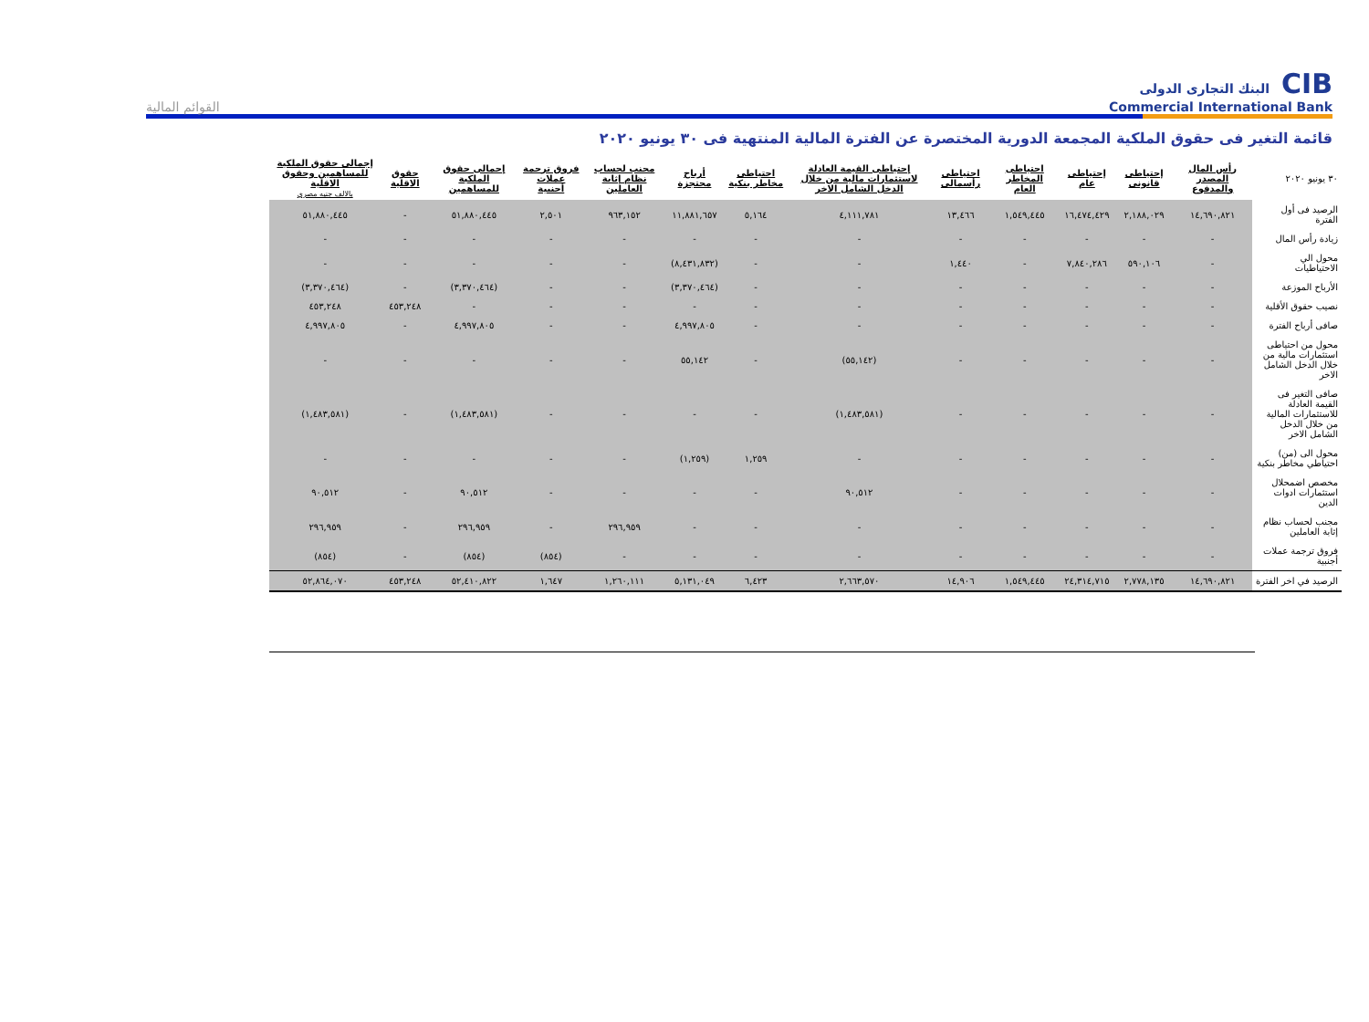CIB البنك التجارى الدولى
Commercial International Bank
القوائم المالية
قائمة التغير فى حقوق الملكية المجمعة الدورية المختصرة عن الفترة المالية المنتهية فى ٣٠ يونيو ٢٠٢٠
| ٣٠ يونيو ٢٠٢٠ | رأس المال المصدر والمدفوع | إحتياطى قانونى | إحتياطى عام | احتياطى المخاطر العام | احتياطى رأسمالى | إحتياطى القيمة العادلة لاستثمارات مالية من خلال الدخل الشامل الاخر | احتياطى مخاطر بنكية | أرباح محتجزة | مجنب لحساب نظام إثابة العاملين | فروق ترجمة عملات أجنبية | إجمالى حقوق الملكية للمساهمين | حقوق الاقلية | إجمالى حقوق الملكية للمساهمين وحقوق الاقلية بالالف جنيه مصري |
| --- | --- | --- | --- | --- | --- | --- | --- | --- | --- | --- | --- | --- | --- |
| الرصيد فى أول الفترة | ١٤,٦٩٠,٨٢١ | ٢,١٨٨,٠٢٩ | ١٦,٤٧٤,٤٢٩ | ١,٥٤٩,٤٤٥ | ١٣,٤٦٦ | ٤,١١١,٧٨١ | ٥,١٦٤ | ١١,٨٨١,٦٥٧ | ٩٦٣,١٥٢ | ٢,٥٠١ | ٥١,٨٨٠,٤٤٥ | - | ٥١,٨٨٠,٤٤٥ |
| زيادة رأس المال | - | - | - | - | - | - | - | - | - | - | - | - | - |
| محول الي الاحتياطيات | - | ٥٩٠,١٠٦ | ٧,٨٤٠,٢٨٦ | - | ١,٤٤٠ | - | - | (٨,٤٣١,٨٣٢) | - | - | - | - | - |
| الأرباح الموزعة | - | - | - | - | - | - | - | (٣,٣٧٠,٤٦٤) | - | - | (٣,٣٧٠,٤٦٤) | - | (٣,٣٧٠,٤٦٤) |
| نصيب حقوق الأقلية | - | - | - | - | - | - | - | - | - | - | - | ٤٥٣,٢٤٨ | ٤٥٣,٢٤٨ |
| صافى أرباح الفترة | - | - | - | - | - | - | - | ٤,٩٩٧,٨٠٥ | - | - | ٤,٩٩٧,٨٠٥ | - | ٤,٩٩٧,٨٠٥ |
| محول من احتياطى استثمارات مالية من خلال الدخل الشامل الاخر | - | - | - | - | - | (٥٥,١٤٢) | - | ٥٥,١٤٢ | - | - | - | - | - |
| صافى التغير فى القيمة العادلة للاستثمارات المالية من خلال الدخل الشامل الاخر | - | - | - | - | - | (١,٤٨٣,٥٨١) | - | - | - | - | (١,٤٨٣,٥٨١) | - | (١,٤٨٣,٥٨١) |
| محول الى (من) احتياطي مخاطر بنكية | - | - | - | - | - | - | ١,٢٥٩ | (١,٢٥٩) | - | - | - | - | - |
| مخصص اضمحلال استثمارات ادوات الدين | - | - | - | - | - | ٩٠,٥١٢ | - | - | - | - | ٩٠,٥١٢ | - | ٩٠,٥١٢ |
| مجنب لحساب نظام إثابة العاملين | - | - | - | - | - | - | - | - | ٢٩٦,٩٥٩ | - | ٢٩٦,٩٥٩ | - | ٢٩٦,٩٥٩ |
| فروق ترجمة عملات أجنبية | - | - | - | - | - | - | - | - | - | (٨٥٤) | (٨٥٤) | - | (٨٥٤) |
| الرصيد في اخر الفترة | ١٤,٦٩٠,٨٢١ | ٢,٧٧٨,١٣٥ | ٢٤,٣١٤,٧١٥ | ١,٥٤٩,٤٤٥ | ١٤,٩٠٦ | ٢,٦٦٣,٥٧٠ | ٦,٤٢٣ | ٥,١٣١,٠٤٩ | ١,٢٦٠,١١١ | ١,٦٤٧ | ٥٢,٤١٠,٨٢٢ | ٤٥٣,٢٤٨ | ٥٢,٨٦٤,٠٧٠ |